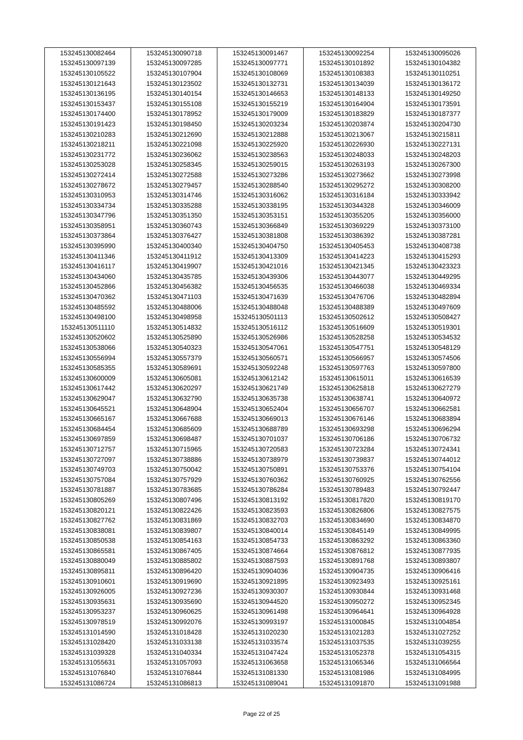| 153245130082464 | 153245130090718 | 153245130091467 | 153245130092254 | 153245130095026 |
| 153245130097139 | 153245130097285 | 153245130097771 | 153245130101892 | 153245130104382 |
| 153245130105522 | 153245130107904 | 153245130108069 | 153245130108383 | 153245130110251 |
| 153245130121643 | 153245130123502 | 153245130132731 | 153245130134039 | 153245130136172 |
| 153245130136195 | 153245130140154 | 153245130146653 | 153245130148133 | 153245130149250 |
| 153245130153437 | 153245130155108 | 153245130155219 | 153245130164904 | 153245130173591 |
| 153245130174400 | 153245130178952 | 153245130179009 | 153245130183829 | 153245130187377 |
| 153245130191423 | 153245130198450 | 153245130203234 | 153245130203874 | 153245130204730 |
| 153245130210283 | 153245130212690 | 153245130212888 | 153245130213067 | 153245130215811 |
| 153245130218211 | 153245130221098 | 153245130225920 | 153245130226930 | 153245130227131 |
| 153245130231772 | 153245130236062 | 153245130238563 | 153245130248033 | 153245130248203 |
| 153245130253028 | 153245130258345 | 153245130259015 | 153245130263193 | 153245130267300 |
| 153245130272414 | 153245130272588 | 153245130273286 | 153245130273662 | 153245130273998 |
| 153245130278672 | 153245130279457 | 153245130288540 | 153245130295272 | 153245130308200 |
| 153245130310953 | 153245130314746 | 153245130316062 | 153245130316184 | 153245130333942 |
| 153245130334734 | 153245130335288 | 153245130338195 | 153245130344328 | 153245130346009 |
| 153245130347796 | 153245130351350 | 153245130353151 | 153245130355205 | 153245130356000 |
| 153245130358951 | 153245130360743 | 153245130366849 | 153245130369229 | 153245130373100 |
| 153245130373864 | 153245130376427 | 153245130381808 | 153245130386392 | 153245130387281 |
| 153245130395990 | 153245130400340 | 153245130404750 | 153245130405453 | 153245130408738 |
| 153245130411346 | 153245130411912 | 153245130413309 | 153245130414223 | 153245130415293 |
| 153245130416117 | 153245130419907 | 153245130421016 | 153245130421345 | 153245130423323 |
| 153245130434060 | 153245130435785 | 153245130439306 | 153245130443077 | 153245130449295 |
| 153245130452866 | 153245130456382 | 153245130456535 | 153245130466038 | 153245130469334 |
| 153245130470362 | 153245130471103 | 153245130471639 | 153245130476706 | 153245130482894 |
| 153245130485592 | 153245130488006 | 153245130488048 | 153245130488389 | 153245130497609 |
| 153245130498100 | 153245130498958 | 153245130501113 | 153245130502612 | 153245130508427 |
| 153245130511110 | 153245130514832 | 153245130516112 | 153245130516609 | 153245130519301 |
| 153245130520602 | 153245130525890 | 153245130526986 | 153245130528258 | 153245130534532 |
| 153245130538066 | 153245130540323 | 153245130547061 | 153245130547751 | 153245130548129 |
| 153245130556994 | 153245130557379 | 153245130560571 | 153245130566957 | 153245130574506 |
| 153245130585355 | 153245130589691 | 153245130592248 | 153245130597763 | 153245130597800 |
| 153245130600009 | 153245130605081 | 153245130612142 | 153245130615011 | 153245130616539 |
| 153245130617442 | 153245130620297 | 153245130621749 | 153245130625818 | 153245130627279 |
| 153245130629047 | 153245130632790 | 153245130635738 | 153245130638741 | 153245130640972 |
| 153245130645521 | 153245130648904 | 153245130652404 | 153245130656707 | 153245130662581 |
| 153245130665167 | 153245130667688 | 153245130669013 | 153245130676146 | 153245130683894 |
| 153245130684454 | 153245130685609 | 153245130688789 | 153245130693298 | 153245130696294 |
| 153245130697859 | 153245130698487 | 153245130701037 | 153245130706186 | 153245130706732 |
| 153245130712757 | 153245130715965 | 153245130720583 | 153245130723284 | 153245130724341 |
| 153245130727097 | 153245130738886 | 153245130738979 | 153245130739837 | 153245130744012 |
| 153245130749703 | 153245130750042 | 153245130750891 | 153245130753376 | 153245130754104 |
| 153245130757084 | 153245130757929 | 153245130760362 | 153245130760925 | 153245130762556 |
| 153245130781887 | 153245130783685 | 153245130786284 | 153245130789483 | 153245130792447 |
| 153245130805269 | 153245130807496 | 153245130813192 | 153245130817820 | 153245130819170 |
| 153245130820121 | 153245130822426 | 153245130823593 | 153245130826806 | 153245130827575 |
| 153245130827762 | 153245130831869 | 153245130832703 | 153245130834690 | 153245130834870 |
| 153245130838081 | 153245130839807 | 153245130840014 | 153245130845149 | 153245130849995 |
| 153245130850538 | 153245130854163 | 153245130854733 | 153245130863292 | 153245130863360 |
| 153245130865581 | 153245130867405 | 153245130874664 | 153245130876812 | 153245130877935 |
| 153245130880049 | 153245130885802 | 153245130887593 | 153245130891768 | 153245130893807 |
| 153245130895811 | 153245130896420 | 153245130904036 | 153245130904735 | 153245130906416 |
| 153245130910601 | 153245130919690 | 153245130921895 | 153245130923493 | 153245130925161 |
| 153245130926005 | 153245130927236 | 153245130930307 | 153245130930844 | 153245130931468 |
| 153245130935631 | 153245130935690 | 153245130944520 | 153245130950272 | 153245130952345 |
| 153245130953237 | 153245130960625 | 153245130961498 | 153245130964641 | 153245130964928 |
| 153245130978519 | 153245130992076 | 153245130993197 | 153245131000845 | 153245131004854 |
| 153245131014590 | 153245131018428 | 153245131020230 | 153245131021283 | 153245131027252 |
| 153245131028420 | 153245131033138 | 153245131033574 | 153245131037535 | 153245131039255 |
| 153245131039328 | 153245131040334 | 153245131047424 | 153245131052378 | 153245131054315 |
| 153245131055631 | 153245131057093 | 153245131063658 | 153245131065346 | 153245131066564 |
| 153245131076840 | 153245131076844 | 153245131081330 | 153245131081986 | 153245131084995 |
| 153245131086724 | 153245131086813 | 153245131089041 | 153245131091870 | 153245131091988 |
Page 22 of 25